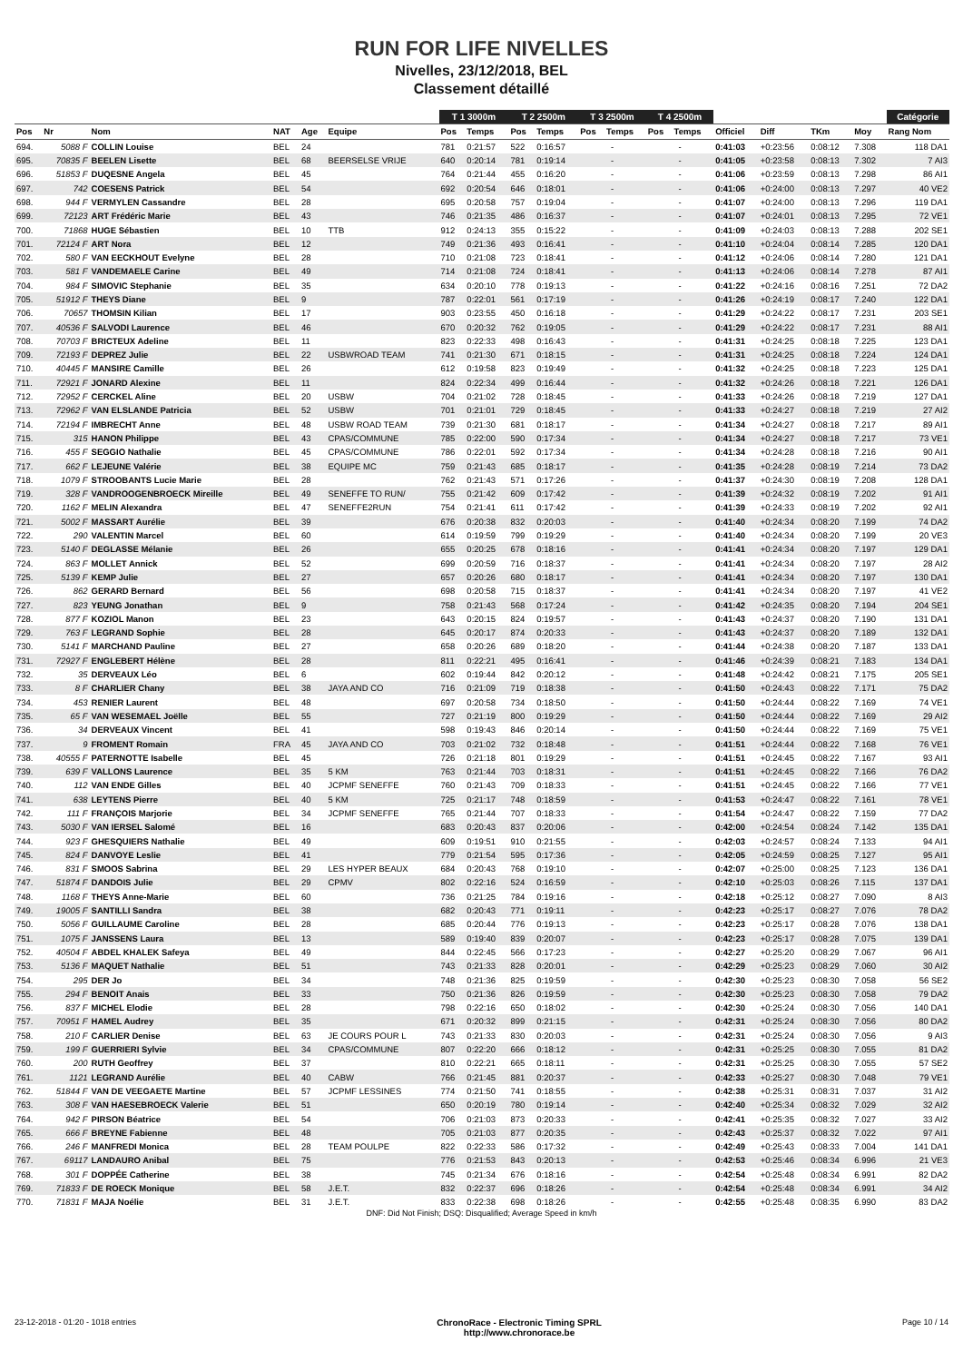RUN FOR LIFE NIVELLES
Nivelles, 23/12/2018, BEL
Classement détaillé
| | | | | | | T 1 3000m | | T 2 2500m | | T 3 2500m | | T 4 2500m | | | | | | Catégorie |
| --- | --- | --- | --- | --- | --- | --- | --- | --- | --- | --- | --- | --- | --- | --- | --- | --- | --- | --- |
| Pos | Nr | Nom | NAT | Age | Equipe | Pos | Temps | Pos | Temps | Pos | Temps | Pos | Temps | Officiel | Diff | TKm | Moy | Rang Nom |
| 694. | 5088 F | COLLIN Louise | BEL | 24 | | 781 | 0:21:57 | 522 | 0:16:57 | - | | - | | 0:41:03 | +0:23:56 | 0:08:12 | 7.308 | 118 DA1 |
| 695. | 70835 F | BEELEN Lisette | BEL | 68 | BEERSELSE VRIJE | 640 | 0:20:14 | 781 | 0:19:14 | - | | - | | 0:41:05 | +0:23:58 | 0:08:13 | 7.302 | 7 AI3 |
| 696. | 51853 F | DUQESNE Angela | BEL | 45 | | 764 | 0:21:44 | 455 | 0:16:20 | - | | - | | 0:41:06 | +0:23:59 | 0:08:13 | 7.298 | 86 AI1 |
| 697. | 742 | COESENS Patrick | BEL | 54 | | 692 | 0:20:54 | 646 | 0:18:01 | - | | - | | 0:41:06 | +0:24:00 | 0:08:13 | 7.297 | 40 VE2 |
| 698. | 944 F | VERMYLEN Cassandre | BEL | 28 | | 695 | 0:20:58 | 757 | 0:19:04 | - | | - | | 0:41:07 | +0:24:00 | 0:08:13 | 7.296 | 119 DA1 |
| 699. | 72123 | ART Frédéric Marie | BEL | 43 | | 746 | 0:21:35 | 486 | 0:16:37 | - | | - | | 0:41:07 | +0:24:01 | 0:08:13 | 7.295 | 72 VE1 |
| 700. | 71868 | HUGE Sébastien | BEL | 10 | TTB | 912 | 0:24:13 | 355 | 0:15:22 | - | | - | | 0:41:09 | +0:24:03 | 0:08:13 | 7.288 | 202 SE1 |
| 701. | 72124 F | ART Nora | BEL | 12 | | 749 | 0:21:36 | 493 | 0:16:41 | - | | - | | 0:41:10 | +0:24:04 | 0:08:14 | 7.285 | 120 DA1 |
| 702. | 580 F | VAN EECKHOUT Evelyne | BEL | 28 | | 710 | 0:21:08 | 723 | 0:18:41 | - | | - | | 0:41:12 | +0:24:06 | 0:08:14 | 7.280 | 121 DA1 |
| 703. | 581 F | VANDEMAELE Carine | BEL | 49 | | 714 | 0:21:08 | 724 | 0:18:41 | - | | - | | 0:41:13 | +0:24:06 | 0:08:14 | 7.278 | 87 AI1 |
| 704. | 984 F | SIMOVIC Stephanie | BEL | 35 | | 634 | 0:20:10 | 778 | 0:19:13 | - | | - | | 0:41:22 | +0:24:16 | 0:08:16 | 7.251 | 72 DA2 |
| 705. | 51912 F | THEYS Diane | BEL | 9 | | 787 | 0:22:01 | 561 | 0:17:19 | - | | - | | 0:41:26 | +0:24:19 | 0:08:17 | 7.240 | 122 DA1 |
| 706. | 70657 | THOMSIN Kilian | BEL | 17 | | 903 | 0:23:55 | 450 | 0:16:18 | - | | - | | 0:41:29 | +0:24:22 | 0:08:17 | 7.231 | 203 SE1 |
| 707. | 40536 F | SALVODI Laurence | BEL | 46 | | 670 | 0:20:32 | 762 | 0:19:05 | - | | - | | 0:41:29 | +0:24:22 | 0:08:17 | 7.231 | 88 AI1 |
| 708. | 70703 F | BRICTEUX Adeline | BEL | 11 | | 823 | 0:22:33 | 498 | 0:16:43 | - | | - | | 0:41:31 | +0:24:25 | 0:08:18 | 7.225 | 123 DA1 |
| 709. | 72193 F | DEPREZ Julie | BEL | 22 | USBWROAD TEAM | 741 | 0:21:30 | 671 | 0:18:15 | - | | - | | 0:41:31 | +0:24:25 | 0:08:18 | 7.224 | 124 DA1 |
| 710. | 40445 F | MANSIRE Camille | BEL | 26 | | 612 | 0:19:58 | 823 | 0:19:49 | - | | - | | 0:41:32 | +0:24:25 | 0:08:18 | 7.223 | 125 DA1 |
| 711. | 72921 F | JONARD Alexine | BEL | 11 | | 824 | 0:22:34 | 499 | 0:16:44 | - | | - | | 0:41:32 | +0:24:26 | 0:08:18 | 7.221 | 126 DA1 |
| 712. | 72952 F | CERCKEL Aline | BEL | 20 | USBW | 704 | 0:21:02 | 728 | 0:18:45 | - | | - | | 0:41:33 | +0:24:26 | 0:08:18 | 7.219 | 127 DA1 |
| 713. | 72962 F | VAN ELSLANDE Patricia | BEL | 52 | USBW | 701 | 0:21:01 | 729 | 0:18:45 | - | | - | | 0:41:33 | +0:24:27 | 0:08:18 | 7.219 | 27 AI2 |
| 714. | 72194 F | IMBRECHT Anne | BEL | 48 | USBW ROAD TEAM | 739 | 0:21:30 | 681 | 0:18:17 | - | | - | | 0:41:34 | +0:24:27 | 0:08:18 | 7.217 | 89 AI1 |
| 715. | 315 | HANON Philippe | BEL | 43 | CPAS/COMMUNE | 785 | 0:22:00 | 590 | 0:17:34 | - | | - | | 0:41:34 | +0:24:27 | 0:08:18 | 7.217 | 73 VE1 |
| 716. | 455 F | SEGGIO Nathalie | BEL | 45 | CPAS/COMMUNE | 786 | 0:22:01 | 592 | 0:17:34 | - | | - | | 0:41:34 | +0:24:28 | 0:08:18 | 7.216 | 90 AI1 |
| 717. | 662 F | LEJEUNE Valérie | BEL | 38 | EQUIPE MC | 759 | 0:21:43 | 685 | 0:18:17 | - | | - | | 0:41:35 | +0:24:28 | 0:08:19 | 7.214 | 73 DA2 |
| 718. | 1079 F | STROOBANTS Lucie Marie | BEL | 28 | | 762 | 0:21:43 | 571 | 0:17:26 | - | | - | | 0:41:37 | +0:24:30 | 0:08:19 | 7.208 | 128 DA1 |
| 719. | 328 F | VANDROOGENBROECK Mireille | BEL | 49 | SENEFFE TO RUN/ | 755 | 0:21:42 | 609 | 0:17:42 | - | | - | | 0:41:39 | +0:24:32 | 0:08:19 | 7.202 | 91 AI1 |
| 720. | 1162 F | MELIN Alexandra | BEL | 47 | SENEFFE2RUN | 754 | 0:21:41 | 611 | 0:17:42 | - | | - | | 0:41:39 | +0:24:33 | 0:08:19 | 7.202 | 92 AI1 |
| 721. | 5002 F | MASSART Aurélie | BEL | 39 | | 676 | 0:20:38 | 832 | 0:20:03 | - | | - | | 0:41:40 | +0:24:34 | 0:08:20 | 7.199 | 74 DA2 |
| 722. | 290 | VALENTIN Marcel | BEL | 60 | | 614 | 0:19:59 | 799 | 0:19:29 | - | | - | | 0:41:40 | +0:24:34 | 0:08:20 | 7.199 | 20 VE3 |
| 723. | 5140 F | DEGLASSE Mélanie | BEL | 26 | | 655 | 0:20:25 | 678 | 0:18:16 | - | | - | | 0:41:41 | +0:24:34 | 0:08:20 | 7.197 | 129 DA1 |
| 724. | 863 F | MOLLET Annick | BEL | 52 | | 699 | 0:20:59 | 716 | 0:18:37 | - | | - | | 0:41:41 | +0:24:34 | 0:08:20 | 7.197 | 28 AI2 |
| 725. | 5139 F | KEMP Julie | BEL | 27 | | 657 | 0:20:26 | 680 | 0:18:17 | - | | - | | 0:41:41 | +0:24:34 | 0:08:20 | 7.197 | 130 DA1 |
| 726. | 862 | GERARD Bernard | BEL | 56 | | 698 | 0:20:58 | 715 | 0:18:37 | - | | - | | 0:41:41 | +0:24:34 | 0:08:20 | 7.197 | 41 VE2 |
| 727. | 823 | YEUNG Jonathan | BEL | 9 | | 758 | 0:21:43 | 568 | 0:17:24 | - | | - | | 0:41:42 | +0:24:35 | 0:08:20 | 7.194 | 204 SE1 |
| 728. | 877 F | KOZIOL Manon | BEL | 23 | | 643 | 0:20:15 | 824 | 0:19:57 | - | | - | | 0:41:43 | +0:24:37 | 0:08:20 | 7.190 | 131 DA1 |
| 729. | 763 F | LEGRAND Sophie | BEL | 28 | | 645 | 0:20:17 | 874 | 0:20:33 | - | | - | | 0:41:43 | +0:24:37 | 0:08:20 | 7.189 | 132 DA1 |
| 730. | 5141 F | MARCHAND Pauline | BEL | 27 | | 658 | 0:20:26 | 689 | 0:18:20 | - | | - | | 0:41:44 | +0:24:38 | 0:08:20 | 7.187 | 133 DA1 |
| 731. | 72927 F | ENGLEBERT Hélène | BEL | 28 | | 811 | 0:22:21 | 495 | 0:16:41 | - | | - | | 0:41:46 | +0:24:39 | 0:08:21 | 7.183 | 134 DA1 |
| 732. | 35 | DERVEAUX Léo | BEL | 6 | | 602 | 0:19:44 | 842 | 0:20:12 | - | | - | | 0:41:48 | +0:24:42 | 0:08:21 | 7.175 | 205 SE1 |
| 733. | 8 F | CHARLIER Chany | BEL | 38 | JAYA AND CO | 716 | 0:21:09 | 719 | 0:18:38 | - | | - | | 0:41:50 | +0:24:43 | 0:08:22 | 7.171 | 75 DA2 |
| 734. | 453 | RENIER Laurent | BEL | 48 | | 697 | 0:20:58 | 734 | 0:18:50 | - | | - | | 0:41:50 | +0:24:44 | 0:08:22 | 7.169 | 74 VE1 |
| 735. | 65 F | VAN WESEMAEL Joëlle | BEL | 55 | | 727 | 0:21:19 | 800 | 0:19:29 | - | | - | | 0:41:50 | +0:24:44 | 0:08:22 | 7.169 | 29 AI2 |
| 736. | 34 | DERVEAUX Vincent | BEL | 41 | | 598 | 0:19:43 | 846 | 0:20:14 | - | | - | | 0:41:50 | +0:24:44 | 0:08:22 | 7.169 | 75 VE1 |
| 737. | 9 | FROMENT Romain | FRA | 45 | JAYA AND CO | 703 | 0:21:02 | 732 | 0:18:48 | - | | - | | 0:41:51 | +0:24:44 | 0:08:22 | 7.168 | 76 VE1 |
| 738. | 40555 F | PATERNOTTE Isabelle | BEL | 45 | | 726 | 0:21:18 | 801 | 0:19:29 | - | | - | | 0:41:51 | +0:24:45 | 0:08:22 | 7.167 | 93 AI1 |
| 739. | 639 F | VALLONS Laurence | BEL | 35 | 5 KM | 763 | 0:21:44 | 703 | 0:18:31 | - | | - | | 0:41:51 | +0:24:45 | 0:08:22 | 7.166 | 76 DA2 |
| 740. | 112 | VAN ENDE Gilles | BEL | 40 | JCPMF SENEFFE | 760 | 0:21:43 | 709 | 0:18:33 | - | | - | | 0:41:51 | +0:24:45 | 0:08:22 | 7.166 | 77 VE1 |
| 741. | 638 | LEYTENS Pierre | BEL | 40 | 5 KM | 725 | 0:21:17 | 748 | 0:18:59 | - | | - | | 0:41:53 | +0:24:47 | 0:08:22 | 7.161 | 78 VE1 |
| 742. | 111 F | FRANÇOIS Marjorie | BEL | 34 | JCPMF SENEFFE | 765 | 0:21:44 | 707 | 0:18:33 | - | | - | | 0:41:54 | +0:24:47 | 0:08:22 | 7.159 | 77 DA2 |
| 743. | 5030 F | VAN IERSEL Salomé | BEL | 16 | | 683 | 0:20:43 | 837 | 0:20:06 | - | | - | | 0:42:00 | +0:24:54 | 0:08:24 | 7.142 | 135 DA1 |
| 744. | 923 F | GHESQUIERS Nathalie | BEL | 49 | | 609 | 0:19:51 | 910 | 0:21:55 | - | | - | | 0:42:03 | +0:24:57 | 0:08:24 | 7.133 | 94 AI1 |
| 745. | 824 F | DANVOYE Leslie | BEL | 41 | | 779 | 0:21:54 | 595 | 0:17:36 | - | | - | | 0:42:05 | +0:24:59 | 0:08:25 | 7.127 | 95 AI1 |
| 746. | 831 F | SMOOS Sabrina | BEL | 29 | LES HYPER BEAUX | 684 | 0:20:43 | 768 | 0:19:10 | - | | - | | 0:42:07 | +0:25:00 | 0:08:25 | 7.123 | 136 DA1 |
| 747. | 51874 F | DANDOIS Julie | BEL | 29 | CPMV | 802 | 0:22:16 | 524 | 0:16:59 | - | | - | | 0:42:10 | +0:25:03 | 0:08:26 | 7.115 | 137 DA1 |
| 748. | 1168 F | THEYS Anne-Marie | BEL | 60 | | 736 | 0:21:25 | 784 | 0:19:16 | - | | - | | 0:42:18 | +0:25:12 | 0:08:27 | 7.090 | 8 AI3 |
| 749. | 19005 F | SANTILLI Sandra | BEL | 38 | | 682 | 0:20:43 | 771 | 0:19:11 | - | | - | | 0:42:23 | +0:25:17 | 0:08:27 | 7.076 | 78 DA2 |
| 750. | 5056 F | GUILLAUME Caroline | BEL | 28 | | 685 | 0:20:44 | 776 | 0:19:13 | - | | - | | 0:42:23 | +0:25:17 | 0:08:28 | 7.076 | 138 DA1 |
| 751. | 1075 F | JANSSENS Laura | BEL | 13 | | 589 | 0:19:40 | 839 | 0:20:07 | - | | - | | 0:42:23 | +0:25:17 | 0:08:28 | 7.075 | 139 DA1 |
| 752. | 40504 F | ABDEL KHALEK Safeya | BEL | 49 | | 844 | 0:22:45 | 566 | 0:17:23 | - | | - | | 0:42:27 | +0:25:20 | 0:08:29 | 7.067 | 96 AI1 |
| 753. | 5136 F | MAQUET Nathalie | BEL | 51 | | 743 | 0:21:33 | 828 | 0:20:01 | - | | - | | 0:42:29 | +0:25:23 | 0:08:29 | 7.060 | 30 AI2 |
| 754. | 295 | DER Jo | BEL | 34 | | 748 | 0:21:36 | 825 | 0:19:59 | - | | - | | 0:42:30 | +0:25:23 | 0:08:30 | 7.058 | 56 SE2 |
| 755. | 294 F | BENOIT Anais | BEL | 33 | | 750 | 0:21:36 | 826 | 0:19:59 | - | | - | | 0:42:30 | +0:25:23 | 0:08:30 | 7.058 | 79 DA2 |
| 756. | 837 F | MICHEL Elodie | BEL | 28 | | 798 | 0:22:16 | 650 | 0:18:02 | - | | - | | 0:42:30 | +0:25:24 | 0:08:30 | 7.056 | 140 DA1 |
| 757. | 70951 F | HAMEL Audrey | BEL | 35 | | 671 | 0:20:32 | 899 | 0:21:15 | - | | - | | 0:42:31 | +0:25:24 | 0:08:30 | 7.056 | 80 DA2 |
| 758. | 210 F | CARLIER Denise | BEL | 63 | JE COURS POUR L | 743 | 0:21:33 | 830 | 0:20:03 | - | | - | | 0:42:31 | +0:25:24 | 0:08:30 | 7.056 | 9 AI3 |
| 759. | 199 F | GUERRIERI Sylvie | BEL | 34 | CPAS/COMMUNE | 807 | 0:22:20 | 666 | 0:18:12 | - | | - | | 0:42:31 | +0:25:25 | 0:08:30 | 7.055 | 81 DA2 |
| 760. | 200 | RUTH Geoffrey | BEL | 37 | | 810 | 0:22:21 | 665 | 0:18:11 | - | | - | | 0:42:31 | +0:25:25 | 0:08:30 | 7.055 | 57 SE2 |
| 761. | 1121 | LEGRAND Aurélie | BEL | 40 | CABW | 766 | 0:21:45 | 881 | 0:20:37 | - | | - | | 0:42:33 | +0:25:27 | 0:08:30 | 7.048 | 79 VE1 |
| 762. | 51844 F | VAN DE VEEGAETE Martine | BEL | 57 | JCPMF LESSINES | 774 | 0:21:50 | 741 | 0:18:55 | - | | - | | 0:42:38 | +0:25:31 | 0:08:31 | 7.037 | 31 AI2 |
| 763. | 308 F | VAN HAESEBROECK Valerie | BEL | 51 | | 650 | 0:20:19 | 780 | 0:19:14 | - | | - | | 0:42:40 | +0:25:34 | 0:08:32 | 7.029 | 32 AI2 |
| 764. | 942 F | PIRSON Béatrice | BEL | 54 | | 706 | 0:21:03 | 873 | 0:20:33 | - | | - | | 0:42:41 | +0:25:35 | 0:08:32 | 7.027 | 33 AI2 |
| 765. | 666 F | BREYNE Fabienne | BEL | 48 | | 705 | 0:21:03 | 877 | 0:20:35 | - | | - | | 0:42:43 | +0:25:37 | 0:08:32 | 7.022 | 97 AI1 |
| 766. | 246 F | MANFREDI Monica | BEL | 28 | TEAM POULPE | 822 | 0:22:33 | 586 | 0:17:32 | - | | - | | 0:42:49 | +0:25:43 | 0:08:33 | 7.004 | 141 DA1 |
| 767. | 69117 | LANDAURO Anibal | BEL | 75 | | 776 | 0:21:53 | 843 | 0:20:13 | - | | - | | 0:42:53 | +0:25:46 | 0:08:34 | 6.996 | 21 VE3 |
| 768. | 301 F | DOPPÉE Catherine | BEL | 38 | | 745 | 0:21:34 | 676 | 0:18:16 | - | | - | | 0:42:54 | +0:25:48 | 0:08:34 | 6.991 | 82 DA2 |
| 769. | 71833 F | DE ROECK Monique | BEL | 58 | J.E.T. | 832 | 0:22:37 | 696 | 0:18:26 | - | | - | | 0:42:54 | +0:25:48 | 0:08:34 | 6.991 | 34 AI2 |
| 770. | 71831 F | MAJA Noélie | BEL | 31 | J.E.T. | 833 | 0:22:38 | 698 | 0:18:26 | - | | - | | 0:42:55 | +0:25:48 | 0:08:35 | 6.990 | 83 DA2 |
DNF: Did Not Finish; DSQ: Disqualified; Average Speed in km/h
23-12-2018 - 01:20 - 1018 entries
ChronoRace - Electronic Timing SPRL
http://www.chronorace.be
Page 10 / 14